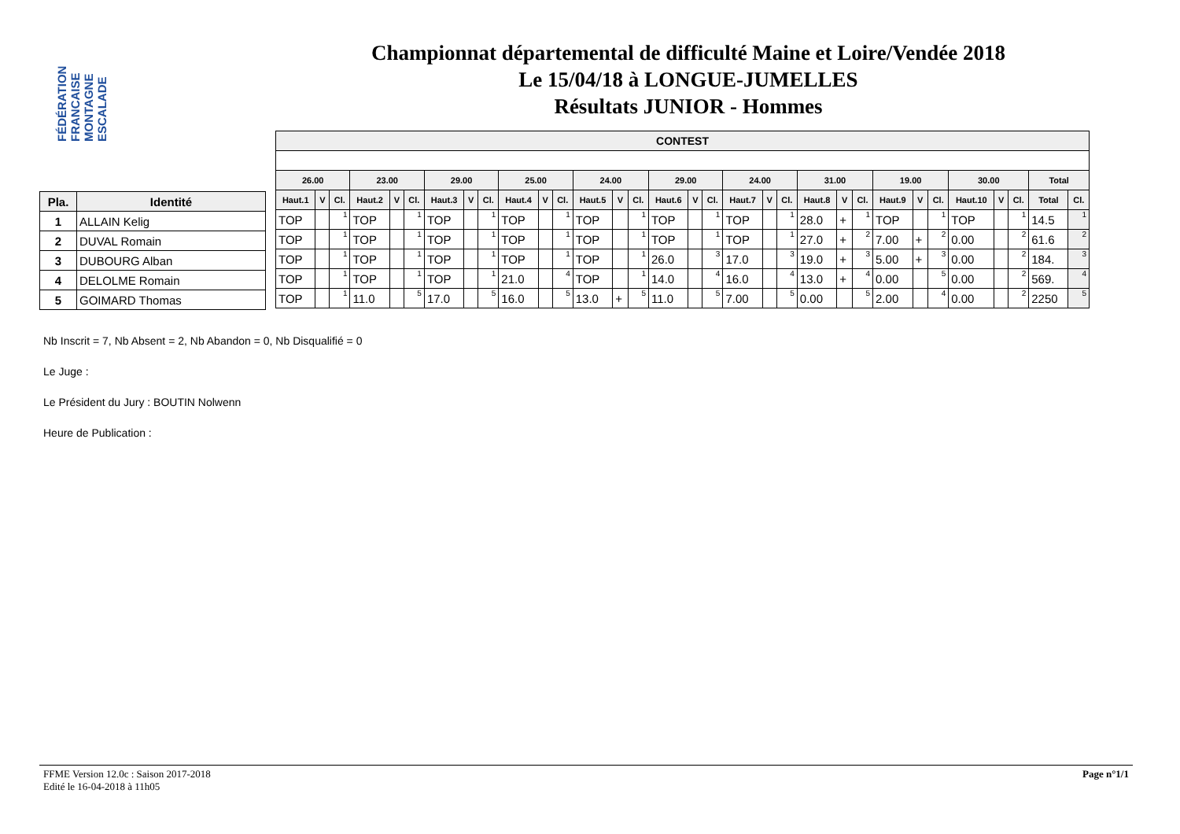FÉDÉRATION FRANCAISE MONTAGNE ESCALADE
Championnat départemental de difficulté Maine et Loire/Vendée 2018
Le 15/04/18 à LONGUE-JUMELLES
Résultats JUNIOR - Hommes
| Pla. | Identité |
| --- | --- |
| 1 | ALLAIN Kelig |
| 2 | DUVAL Romain |
| 3 | DUBOURG Alban |
| 4 | DELOLME Romain |
| 5 | GOIMARD Thomas |
| CONTEST | | | | | | | | | | | | | | | | | | | | | | | | | | | | | | | |
| --- | --- | --- | --- | --- | --- | --- | --- | --- | --- | --- | --- | --- | --- | --- | --- | --- | --- | --- | --- | --- | --- | --- | --- | --- | --- | --- | --- | --- | --- | --- | --- |
| 26.00 | | | 23.00 | | | 29.00 | | | 25.00 | | | 24.00 | | | 29.00 | | | 24.00 | | | 31.00 | | | 19.00 | | | 30.00 | | | Total | |
| Haut.1 | V | Cl. | Haut.2 | V | Cl. | Haut.3 | V | Cl. | Haut.4 | V | Cl. | Haut.5 | V | Cl. | Haut.6 | V | Cl. | Haut.7 | V | Cl. | Haut.8 | V | Cl. | Haut.9 | V | Cl. | Haut.10 | V | Cl. | Total | Cl. |
| TOP | | 1 | TOP | | 1 | TOP | | 1 | TOP | | 1 | TOP | | 1 | TOP | | 1 | TOP | | 1 | 28.0 | + | 1 | TOP | | 1 | TOP | | 1 | 14.5 | 1 |
| TOP | | 1 | TOP | | 1 | TOP | | 1 | TOP | | 1 | TOP | | 1 | TOP | | 1 | TOP | | 1 | 27.0 | + | 2 | 7.00 | + | 2 | 0.00 | | 2 | 61.6 | 2 |
| TOP | | 1 | TOP | | 1 | TOP | | 1 | TOP | | 1 | TOP | | 1 | 26.0 | | 3 | 17.0 | | 3 | 19.0 | + | 3 | 5.00 | + | 3 | 0.00 | | 2 | 184. | 3 |
| TOP | | 1 | TOP | | 1 | TOP | | 1 | 21.0 | | 4 | TOP | | 1 | 14.0 | | 4 | 16.0 | | 4 | 13.0 | + | 4 | 0.00 | | 5 | 0.00 | | 2 | 569. | 4 |
| TOP | | 1 | 11.0 | | 5 | 17.0 | | 5 | 16.0 | | 5 | 13.0 | + | 5 | 11.0 | | 5 | 7.00 | | 5 | 0.00 | | 5 | 2.00 | | 4 | 0.00 | | 2 | 2250 | 5 |
Nb Inscrit = 7, Nb Absent = 2, Nb Abandon = 0, Nb Disqualifié = 0
Le Juge :
Le Président du Jury : BOUTIN Nolwenn
Heure de Publication :
FFME Version 12.0c : Saison 2017-2018
Edité le 16-04-2018 à 11h05
Page n°1/1